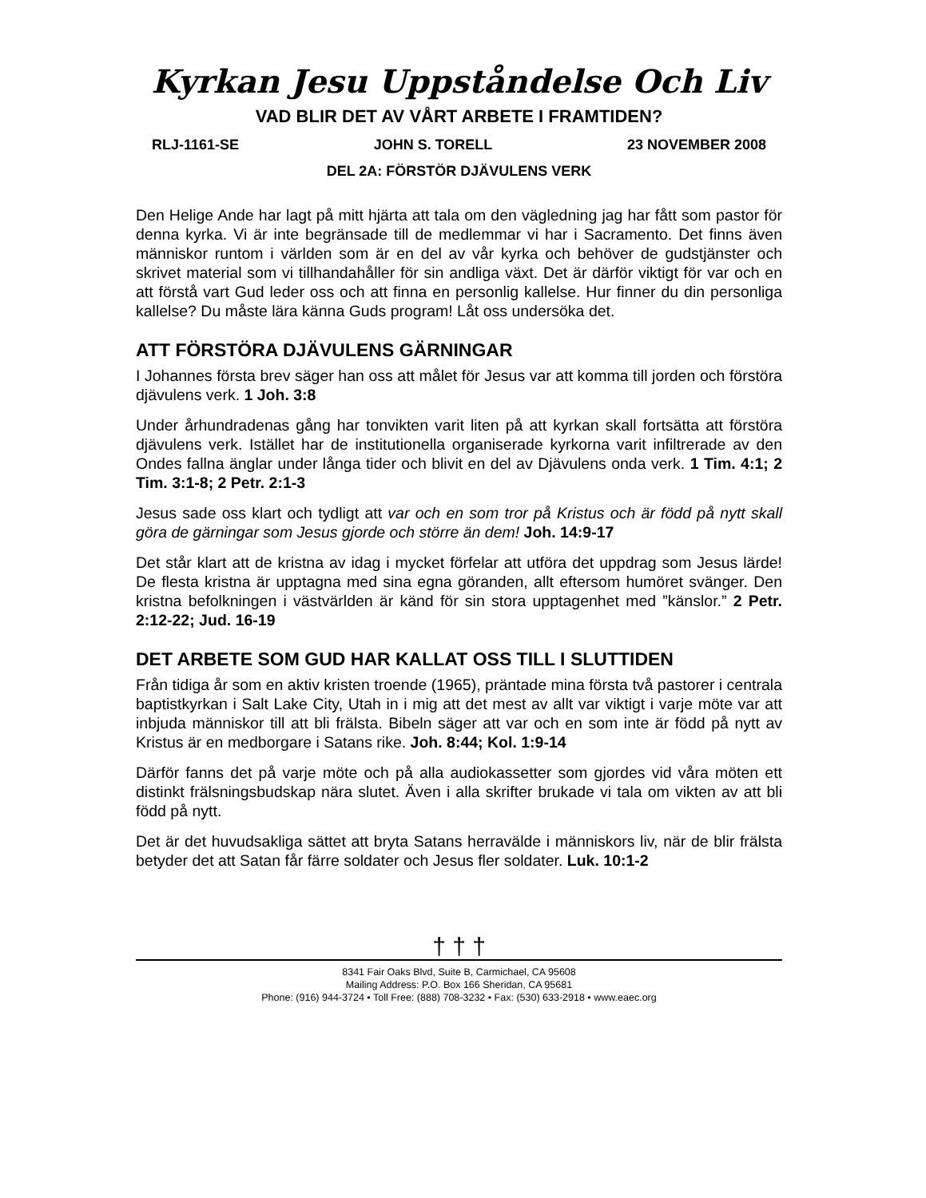Kyrkan Jesu Uppståndelse Och Liv
VAD BLIR DET AV VÅRT ARBETE I FRAMTIDEN?
RLJ-1161-SE JOHN S. TORELL 23 NOVEMBER 2008
DEL 2A: FÖRSTÖR DJÄVULENS VERK
Den Helige Ande har lagt på mitt hjärta att tala om den vägledning jag har fått som pastor för denna kyrka. Vi är inte begränsade till de medlemmar vi har i Sacramento. Det finns även människor runtom i världen som är en del av vår kyrka och behöver de gudstjänster och skrivet material som vi tillhandahåller för sin andliga växt. Det är därför viktigt för var och en att förstå vart Gud leder oss och att finna en personlig kallelse. Hur finner du din personliga kallelse? Du måste lära känna Guds program! Låt oss undersöka det.
ATT FÖRSTÖRA DJÄVULENS GÄRNINGAR
I Johannes första brev säger han oss att målet för Jesus var att komma till jorden och förstöra djävulens verk. 1 Joh. 3:8
Under århundradenas gång har tonvikten varit liten på att kyrkan skall fortsätta att förstöra djävulens verk. Istället har de institutionella organiserade kyrkorna varit infiltrerade av den Ondes fallna änglar under långa tider och blivit en del av Djävulens onda verk. 1 Tim. 4:1; 2 Tim. 3:1-8; 2 Petr. 2:1-3
Jesus sade oss klart och tydligt att var och en som tror på Kristus och är född på nytt skall göra de gärningar som Jesus gjorde och större än dem! Joh. 14:9-17
Det står klart att de kristna av idag i mycket förfelar att utföra det uppdrag som Jesus lärde! De flesta kristna är upptagna med sina egna göranden, allt eftersom humöret svänger. Den kristna befolkningen i västvärlden är känd för sin stora upptagenhet med ”känslor.” 2 Petr. 2:12-22; Jud. 16-19
DET ARBETE SOM GUD HAR KALLAT OSS TILL I SLUTTIDEN
Från tidiga år som en aktiv kristen troende (1965), präntade mina första två pastorer i centrala baptistkyrkan i Salt Lake City, Utah in i mig att det mest av allt var viktigt i varje möte var att inbjuda människor till att bli frälsta. Bibeln säger att var och en som inte är född på nytt av Kristus är en medborgare i Satans rike. Joh. 8:44; Kol. 1:9-14
Därför fanns det på varje möte och på alla audiokassetter som gjordes vid våra möten ett distinkt frälsningsbudskap nära slutet. Även i alla skrifter brukade vi tala om vikten av att bli född på nytt.
Det är det huvudsakliga sättet att bryta Satans herravälde i människors liv, när de blir frälsta betyder det att Satan får färre soldater och Jesus fler soldater. Luk. 10:1-2
† † †
8341 Fair Oaks Blvd, Suite B, Carmichael, CA 95608
Mailing Address: P.O. Box 166 Sheridan, CA 95681
Phone: (916) 944-3724 • Toll Free: (888) 708-3232 • Fax: (530) 633-2918 • www.eaec.org